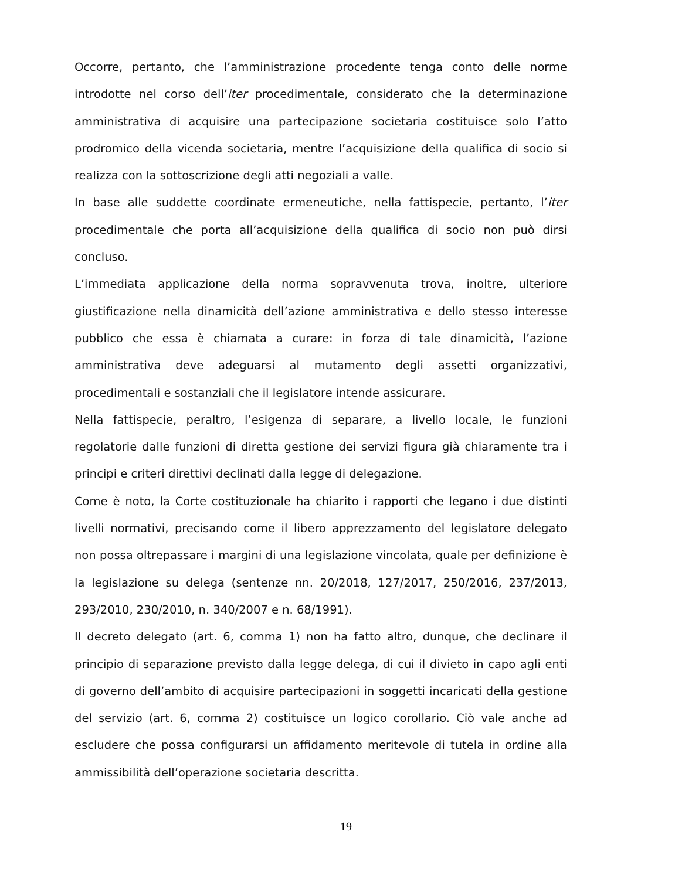Occorre, pertanto, che l’amministrazione procedente tenga conto delle norme introdotte nel corso dell’iter procedimentale, considerato che la determinazione amministrativa di acquisire una partecipazione societaria costituisce solo l’atto prodromico della vicenda societaria, mentre l’acquisizione della qualifica di socio si realizza con la sottoscrizione degli atti negoziali a valle.
In base alle suddette coordinate ermeneutiche, nella fattispecie, pertanto, l’iter procedimentale che porta all’acquisizione della qualifica di socio non può dirsi concluso.
L’immediata applicazione della norma sopravvenuta trova, inoltre, ulteriore giustificazione nella dinamicità dell’azione amministrativa e dello stesso interesse pubblico che essa è chiamata a curare: in forza di tale dinamicità, l’azione amministrativa deve adeguarsi al mutamento degli assetti organizzativi, procedimentali e sostanziali che il legislatore intende assicurare.
Nella fattispecie, peraltro, l’esigenza di separare, a livello locale, le funzioni regolatorie dalle funzioni di diretta gestione dei servizi figura già chiaramente tra i principi e criteri direttivi declinati dalla legge di delegazione.
Come è noto, la Corte costituzionale ha chiarito i rapporti che legano i due distinti livelli normativi, precisando come il libero apprezzamento del legislatore delegato non possa oltrepassare i margini di una legislazione vincolata, quale per definizione è la legislazione su delega (sentenze nn. 20/2018, 127/2017, 250/2016, 237/2013, 293/2010, 230/2010, n. 340/2007 e n. 68/1991).
Il decreto delegato (art. 6, comma 1) non ha fatto altro, dunque, che declinare il principio di separazione previsto dalla legge delega, di cui il divieto in capo agli enti di governo dell’ambito di acquisire partecipazioni in soggetti incaricati della gestione del servizio (art. 6, comma 2) costituisce un logico corollario. Ciò vale anche ad escludere che possa configurarsi un affidamento meritevole di tutela in ordine alla ammissibilità dell’operazione societaria descritta.
19